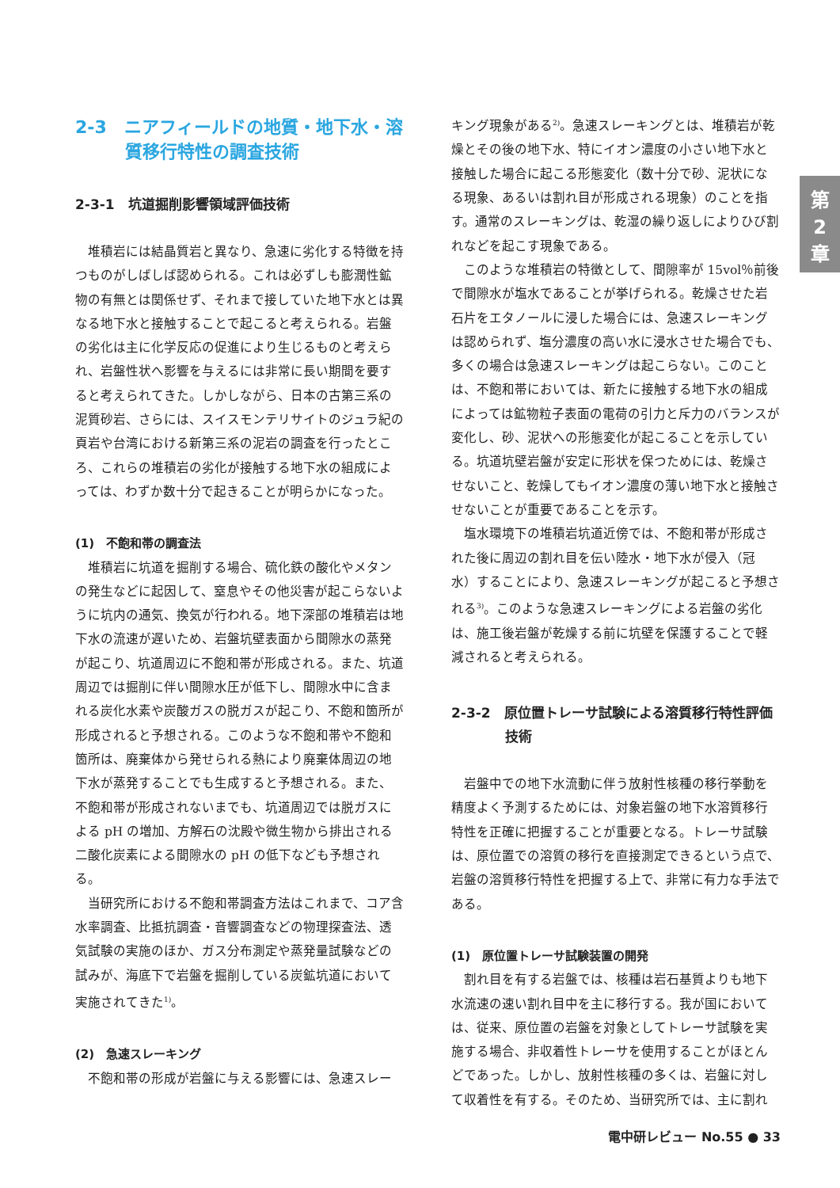2-3　ニアフィールドの地質・地下水・溶質移行特性の調査技術
2-3-1　坑道掘削影響領域評価技術
堆積岩には結晶質岩と異なり、急速に劣化する特徴を持つものがしばしば認められる。これは必ずしも膨潤性鉱物の有無とは関係せず、それまで接していた地下水とは異なる地下水と接触することで起こると考えられる。岩盤の劣化は主に化学反応の促進により生じるものと考えられ、岩盤性状へ影響を与えるには非常に長い期間を要すると考えられてきた。しかしながら、日本の古第三系の泥質砂岩、さらには、スイスモンテリサイトのジュラ紀の頁岩や台湾における新第三系の泥岩の調査を行ったところ、これらの堆積岩の劣化が接触する地下水の組成によっては、わずか数十分で起きることが明らかになった。
(1)　不飽和帯の調査法
堆積岩に坑道を掘削する場合、硫化鉄の酸化やメタンの発生などに起因して、窒息やその他災害が起こらないように坑内の通気、換気が行われる。地下深部の堆積岩は地下水の流速が遅いため、岩盤坑壁表面から間隙水の蒸発が起こり、坑道周辺に不飽和帯が形成される。また、坑道周辺では掘削に伴い間隙水圧が低下し、間隙水中に含まれる炭化水素や炭酸ガスの脱ガスが起こり、不飽和箇所が形成されると予想される。このような不飽和帯や不飽和箇所は、廃棄体から発せられる熱により廃棄体周辺の地下水が蒸発することでも生成すると予想される。また、不飽和帯が形成されないまでも、坑道周辺では脱ガスによる pH の増加、方解石の沈殿や微生物から排出される二酸化炭素による間隙水の pH の低下なども予想される。
当研究所における不飽和帯調査方法はこれまで、コア含水率調査、比抵抗調査・音響調査などの物理探査法、透気試験の実施のほか、ガス分布測定や蒸発量試験などの試みが、海底下で岩盤を掘削している炭鉱坑道において実施されてきた<sup>1)</sup>。
(2)　急速スレーキング
不飽和帯の形成が岩盤に与える影響には、急速スレー
キング現象がある<sup>2)</sup>。急速スレーキングとは、堆積岩が乾燥とその後の地下水、特にイオン濃度の小さい地下水と接触した場合に起こる形態変化（数十分で砂、泥状になる現象、あるいは割れ目が形成される現象）のことを指す。通常のスレーキングは、乾湿の繰り返しによりひび割れなどを起こす現象である。
このような堆積岩の特徴として、間隙率が 15vol％前後で間隙水が塩水であることが挙げられる。乾燥させた岩石片をエタノールに浸した場合には、急速スレーキングは認められず、塩分濃度の高い水に浸水させた場合でも、多くの場合は急速スレーキングは起こらない。このことは、不飽和帯においては、新たに接触する地下水の組成によっては鉱物粒子表面の電荷の引力と斥力のバランスが変化し、砂、泥状への形態変化が起こることを示している。坑道坑壁岩盤が安定に形状を保つためには、乾燥させないこと、乾燥してもイオン濃度の薄い地下水と接触させないことが重要であることを示す。
塩水環境下の堆積岩坑道近傍では、不飽和帯が形成された後に周辺の割れ目を伝い陸水・地下水が侵入（冠水）することにより、急速スレーキングが起こると予想される<sup>3)</sup>。このような急速スレーキングによる岩盤の劣化は、施工後岩盤が乾燥する前に坑壁を保護することで軽減されると考えられる。
2-3-2　原位置トレーサ試験による溶質移行特性評価技術
岩盤中での地下水流動に伴う放射性核種の移行挙動を精度よく予測するためには、対象岩盤の地下水溶質移行特性を正確に把握することが重要となる。トレーサ試験は、原位置での溶質の移行を直接測定できるという点で、岩盤の溶質移行特性を把握する上で、非常に有力な手法である。
(1)　原位置トレーサ試験装置の開発
割れ目を有する岩盤では、核種は岩石基質よりも地下水流速の速い割れ目中を主に移行する。我が国においては、従来、原位置の岩盤を対象としてトレーサ試験を実施する場合、非収着性トレーサを使用することがほとんどであった。しかし、放射性核種の多くは、岩盤に対して収着性を有する。そのため、当研究所では、主に割れ
第
2
章
電中研レビュー No.55 ● 33